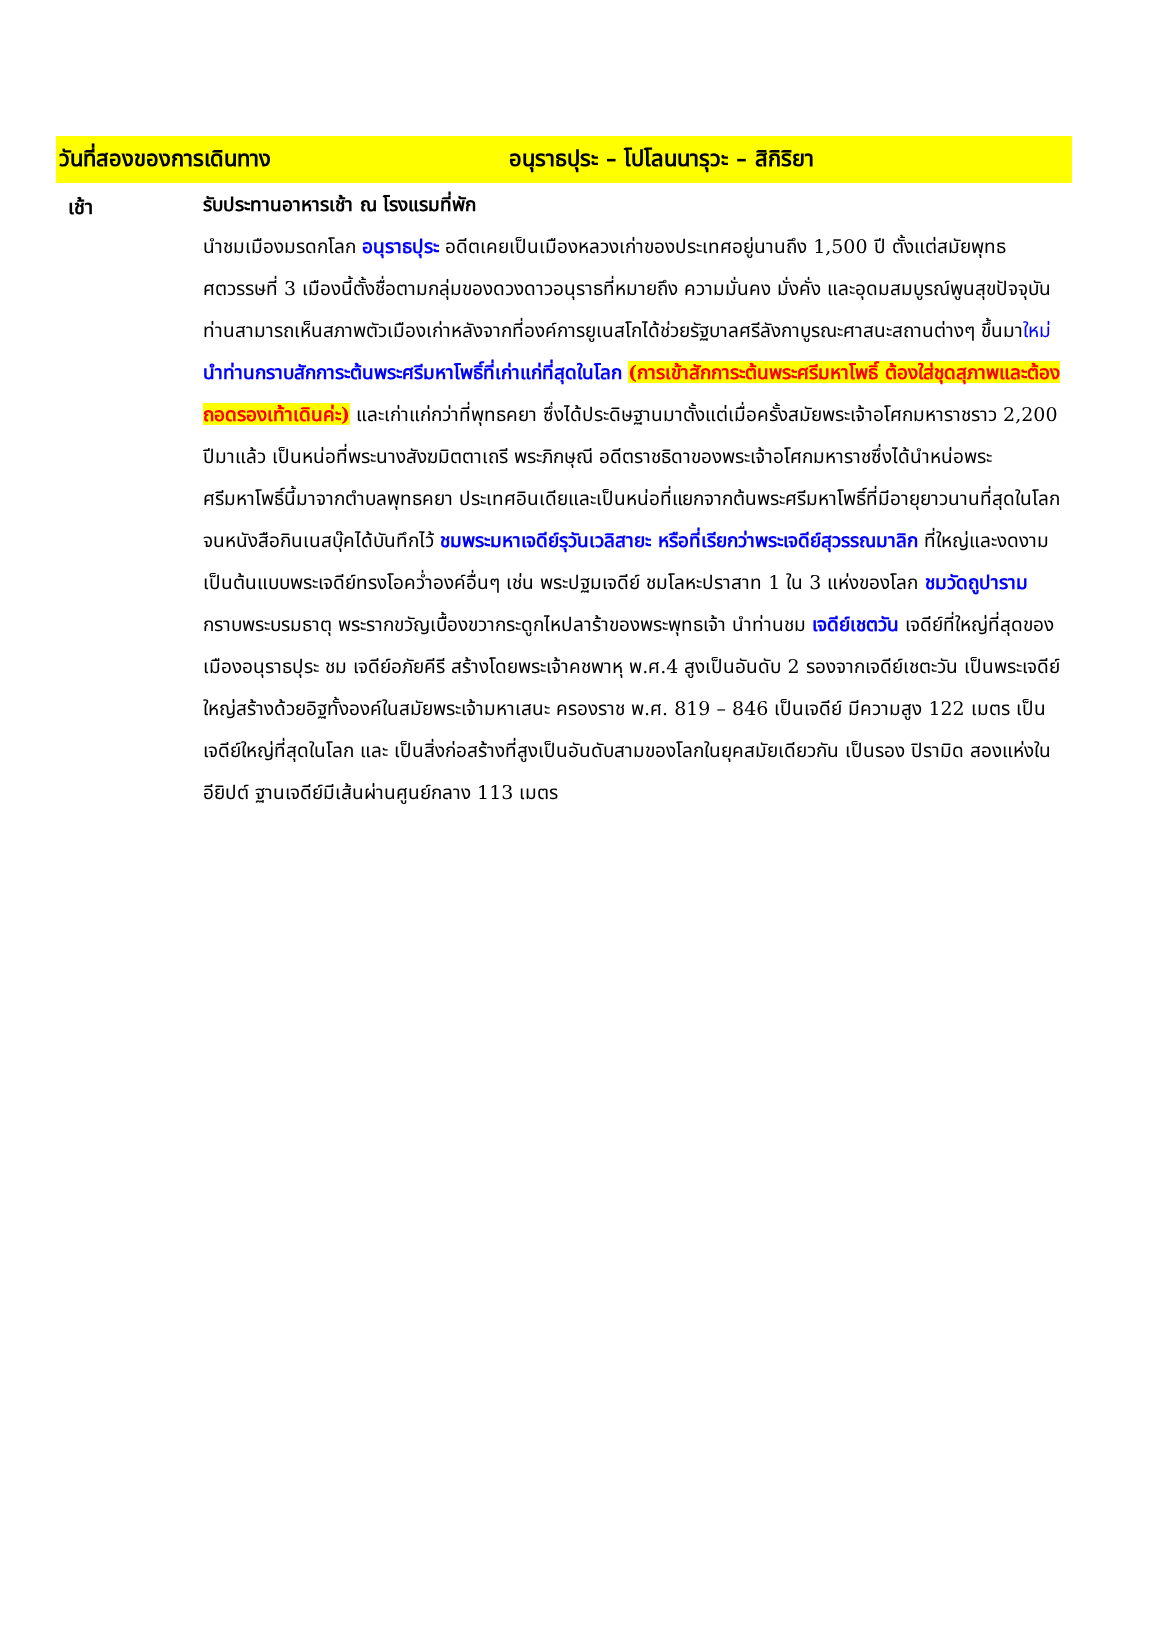วันที่สองของการเดินทาง อนุราธปุระ – โปโลนนารุวะ – สิกิริยา
เช้า
รับประทานอาหารเช้า ณ โรงแรมที่พัก
นำชมเมืองมรดกโลก อนุราธปุระ อดีตเคยเป็นเมืองหลวงเก่าของประเทศอยู่นานถึง 1,500 ปี ตั้งแต่สมัยพุทธศตวรรษที่ 3 เมืองนี้ตั้งชื่อตามกลุ่มของดวงดาวอนุราธที่หมายถึง ความมั่นคง มั่งคั่ง และอุดมสมบูรณ์พูนสุขปัจจุบันท่านสามารถเห็นสภาพตัวเมืองเก่าหลังจากที่องค์การยูเนสโกได้ช่วยรัฐบาลศรีลังกาบูรณะศาสนะสถานต่างๆ ขึ้นมาใหม่ นำท่านกราบสักการะต้นพระศรีมหาโพธิ์ที่เก่าแก่ที่สุดในโลก (การเข้าสักการะต้นพระศรีมหาโพธิ์ ต้องใส่ชุดสุภาพและต้องถอดรองเท้าเดินค่ะ) และเก่าแก่กว่าที่พุทธคยา ซึ่งได้ประดิษฐานมาตั้งแต่เมื่อครั้งสมัยพระเจ้าอโศกมหาราชราว 2,200 ปีมาแล้ว เป็นหน่อที่พระนางสังฆมิตตาเถรี พระภิกษุณี อดีตราชธิดาของพระเจ้าอโศกมหาราชซึ่งได้นำหน่อพระศรีมหาโพธิ์นี้มาจากตำบลพุทธคยา ประเทศอินเดียและเป็นหน่อที่แยกจากต้นพระศรีมหาโพธิ์ที่มีอายุยาวนานที่สุดในโลกจนหนังสือกินเนสบุ๊คได้บันทึกไว้ ชมพระมหาเจดีย์รุวันเวลิสายะ หรือที่เรียกว่าพระเจดีย์สุวรรณมาลิก ที่ใหญ่และงดงามเป็นต้นแบบพระเจดีย์ทรงโอคว่ำองค์อื่นๆ เช่น พระปฐมเจดีย์ ชมโลหะปราสาท 1 ใน 3 แห่งของโลก ชมวัดถูปาราม กราบพระบรมธาตุ พระรากขวัญเบื้องขวากระดูกไหปลาร้าของพระพุทธเจ้า นำท่านชม เจดีย์เชตวัน เจดีย์ที่ใหญ่ที่สุดของเมืองอนุราธปุระ ชม เจดีย์อภัยคีรี สร้างโดยพระเจ้าคชพาหุ พ.ศ.4 สูงเป็นอันดับ 2 รองจากเจดีย์เชตะวัน เป็นพระเจดีย์ใหญ่สร้างด้วยอิฐทั้งองค์ในสมัยพระเจ้ามหาเสนะ ครองราช พ.ศ. 819 – 846 เป็นเจดีย์ มีความสูง 122 เมตร เป็นเจดีย์ใหญ่ที่สุดในโลก และ เป็นสิ่งก่อสร้างที่สูงเป็นอันดับสามของโลกในยุคสมัยเดียวกัน เป็นรอง ปิรามิด สองแห่งในอียิปต์ ฐานเจดีย์มีเส้นผ่านศูนย์กลาง 113 เมตร